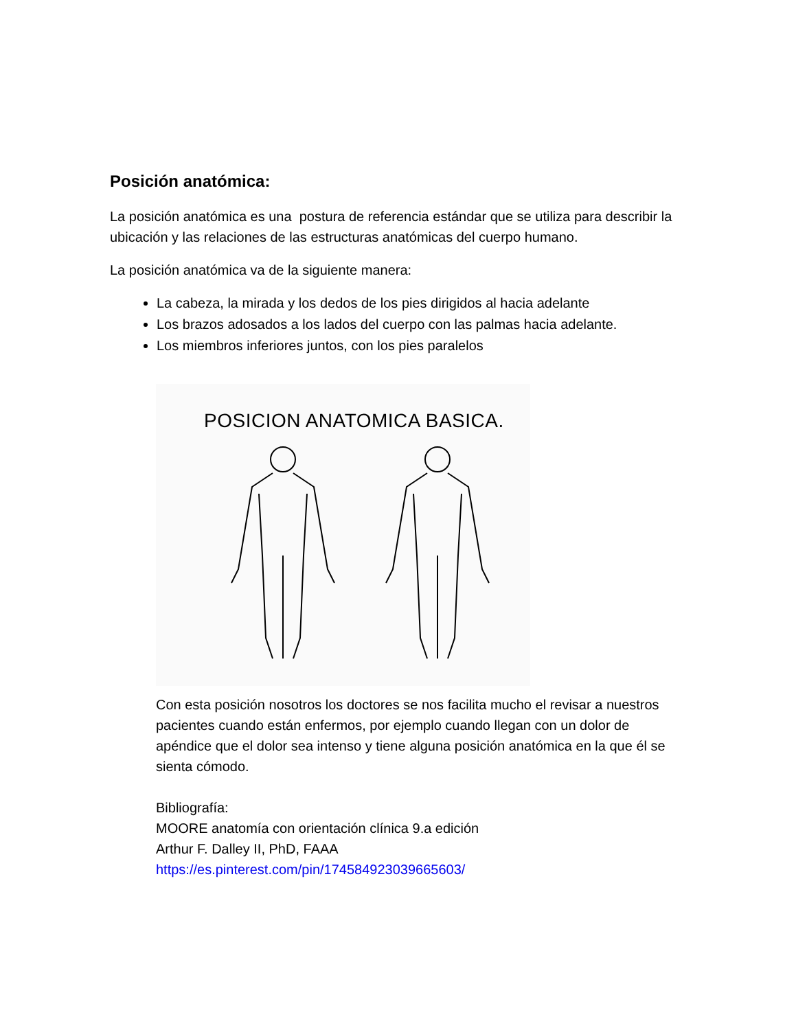Posición anatómica:
La posición anatómica es una postura de referencia estándar que se utiliza para describir la ubicación y las relaciones de las estructuras anatómicas del cuerpo humano.
La posición anatómica va de la siguiente manera:
La cabeza, la mirada y los dedos de los pies dirigidos al hacia adelante
Los brazos adosados a los lados del cuerpo con las palmas hacia adelante.
Los miembros inferiores juntos, con los pies paralelos
POSICION ANATOMICA BASICA.
Con esta posición nosotros los doctores se nos facilita mucho el revisar a nuestros pacientes cuando están enfermos, por ejemplo cuando llegan con un dolor de apéndice que el dolor sea intenso y tiene alguna posición anatómica en la que él se sienta cómodo.
Bibliografía:
MOORE anatomía con orientación clínica 9.a edición
Arthur F. Dalley II, PhD, FAAA
https://es.pinterest.com/pin/174584923039665603/